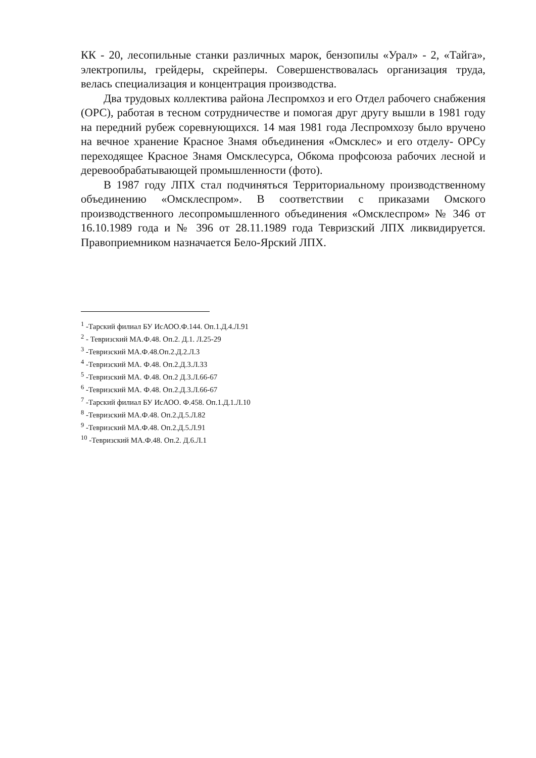КК - 20, лесопильные станки различных марок, бензопилы «Урал» - 2, «Тайга», электропилы, грейдеры, скрейперы. Совершенствовалась организация труда, велась специализация и концентрация производства.
Два трудовых коллектива района Леспромхоз и его Отдел рабочего снабжения (ОРС), работая в тесном сотрудничестве и помогая друг другу вышли в 1981 году на передний рубеж соревнующихся. 14 мая 1981 года Леспромхозу было вручено на вечное хранение Красное Знамя объединения «Омсклес» и его отделу- ОРСу переходящее Красное Знамя Омсклесурса, Обкома профсоюза рабочих лесной и деревообрабатывающей промышленности (фото).
В 1987 году ЛПХ стал подчиняться Территориальному производственному объединению «Омсклеспром». В соответствии с приказами Омского производственного лесопромышленного объединения «Омсклеспром» № 346 от 16.10.1989 года и № 396 от 28.11.1989 года Тевризский ЛПХ ликвидируется. Правоприемником назначается Бело-Ярский ЛПХ.
<sup>1</sup> -Тарский филиал БУ ИсАОО.Ф.144. Оп.1.Д.4.Л.91
<sup>2</sup> - Тевризский МА.Ф.48. Оп.2. Д.1. Л.25-29
<sup>3</sup> -Тевризский МА.Ф.48.Оп.2.Д.2.Л.3
<sup>4</sup> -Тевризский МА. Ф.48. Оп.2.Д.3.Л.33
<sup>5</sup> -Тевризский МА. Ф.48. Оп.2 Д.3.Л.66-67
<sup>6</sup> -Тевризский МА. Ф.48. Оп.2.Д.3.Л.66-67
<sup>7</sup> -Тарский филиал БУ ИсАОО. Ф.458. Оп.1.Д.1.Л.10
<sup>8</sup> -Тевризский МА.Ф.48. Оп.2.Д.5.Л.82
<sup>9</sup> -Тевризский МА.Ф.48. Оп.2.Д.5.Л.91
<sup>10</sup> -Тевризский МА.Ф.48. Оп.2. Д.6.Л.1